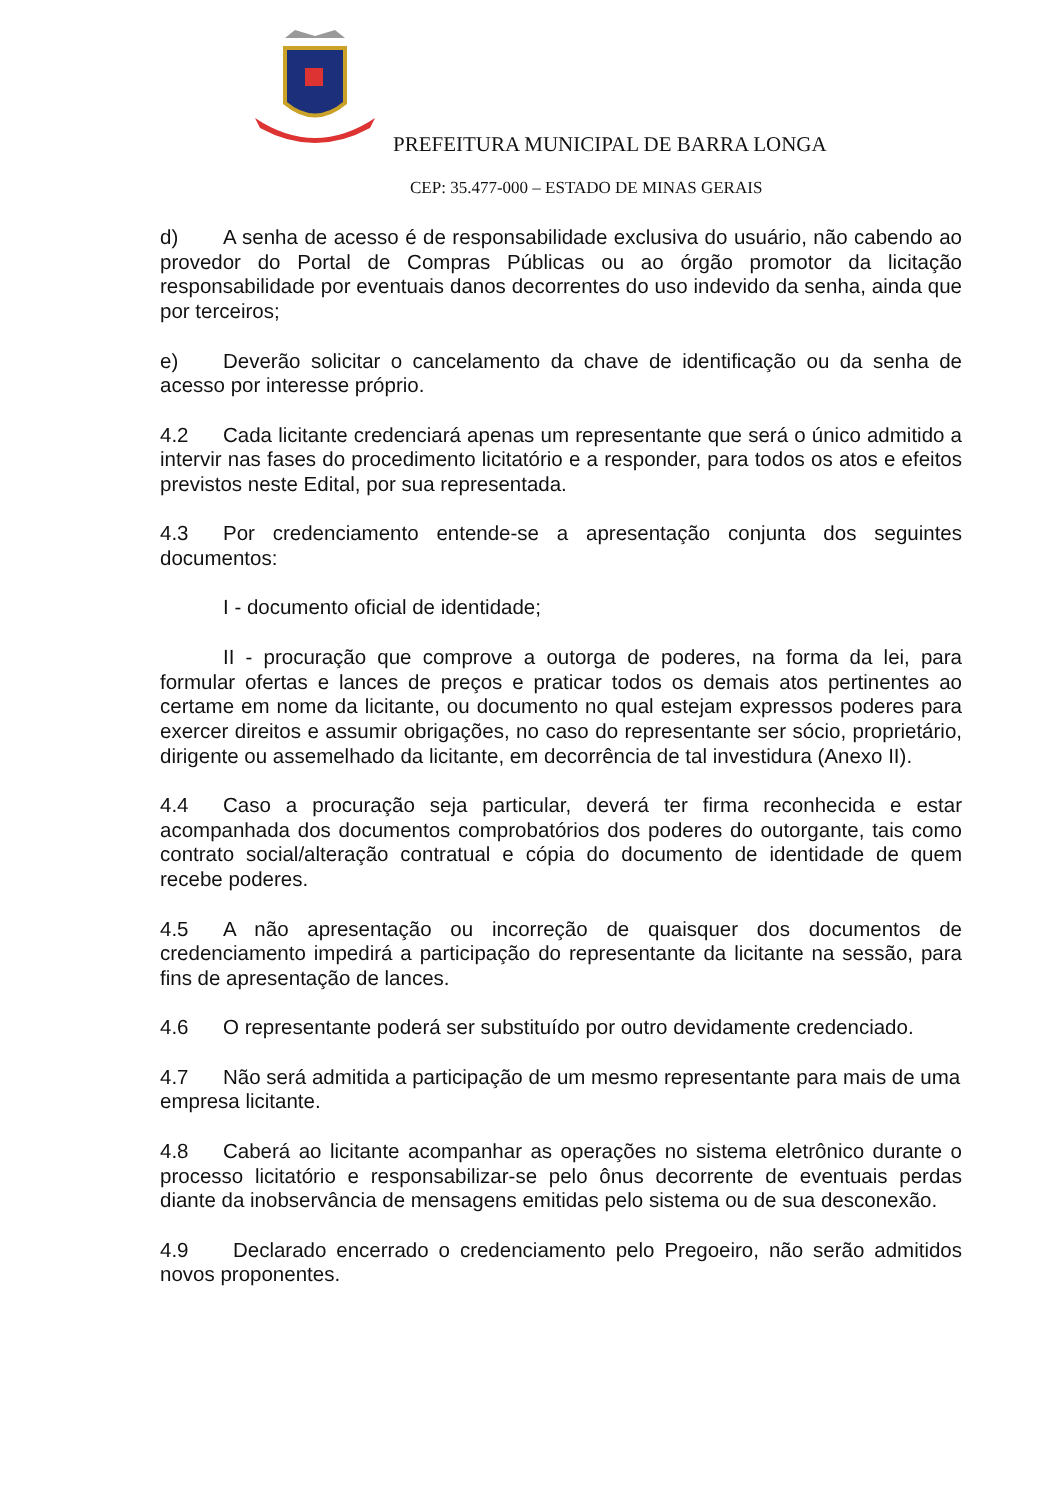PREFEITURA MUNICIPAL DE BARRA LONGA
CEP: 35.477-000 – ESTADO DE MINAS GERAIS
d) A senha de acesso é de responsabilidade exclusiva do usuário, não cabendo ao provedor do Portal de Compras Públicas ou ao órgão promotor da licitação responsabilidade por eventuais danos decorrentes do uso indevido da senha, ainda que por terceiros;
e) Deverão solicitar o cancelamento da chave de identificação ou da senha de acesso por interesse próprio.
4.2 Cada licitante credenciará apenas um representante que será o único admitido a intervir nas fases do procedimento licitatório e a responder, para todos os atos e efeitos previstos neste Edital, por sua representada.
4.3 Por credenciamento entende-se a apresentação conjunta dos seguintes documentos:
I - documento oficial de identidade;
II - procuração que comprove a outorga de poderes, na forma da lei, para formular ofertas e lances de preços e praticar todos os demais atos pertinentes ao certame em nome da licitante, ou documento no qual estejam expressos poderes para exercer direitos e assumir obrigações, no caso do representante ser sócio, proprietário, dirigente ou assemelhado da licitante, em decorrência de tal investidura (Anexo II).
4.4 Caso a procuração seja particular, deverá ter firma reconhecida e estar acompanhada dos documentos comprobatórios dos poderes do outorgante, tais como contrato social/alteração contratual e cópia do documento de identidade de quem recebe poderes.
4.5 A não apresentação ou incorreção de quaisquer dos documentos de credenciamento impedirá a participação do representante da licitante na sessão, para fins de apresentação de lances.
4.6 O representante poderá ser substituído por outro devidamente credenciado.
4.7 Não será admitida a participação de um mesmo representante para mais de uma empresa licitante.
4.8 Caberá ao licitante acompanhar as operações no sistema eletrônico durante o processo licitatório e responsabilizar-se pelo ônus decorrente de eventuais perdas diante da inobservância de mensagens emitidas pelo sistema ou de sua desconexão.
4.9 Declarado encerrado o credenciamento pelo Pregoeiro, não serão admitidos novos proponentes.